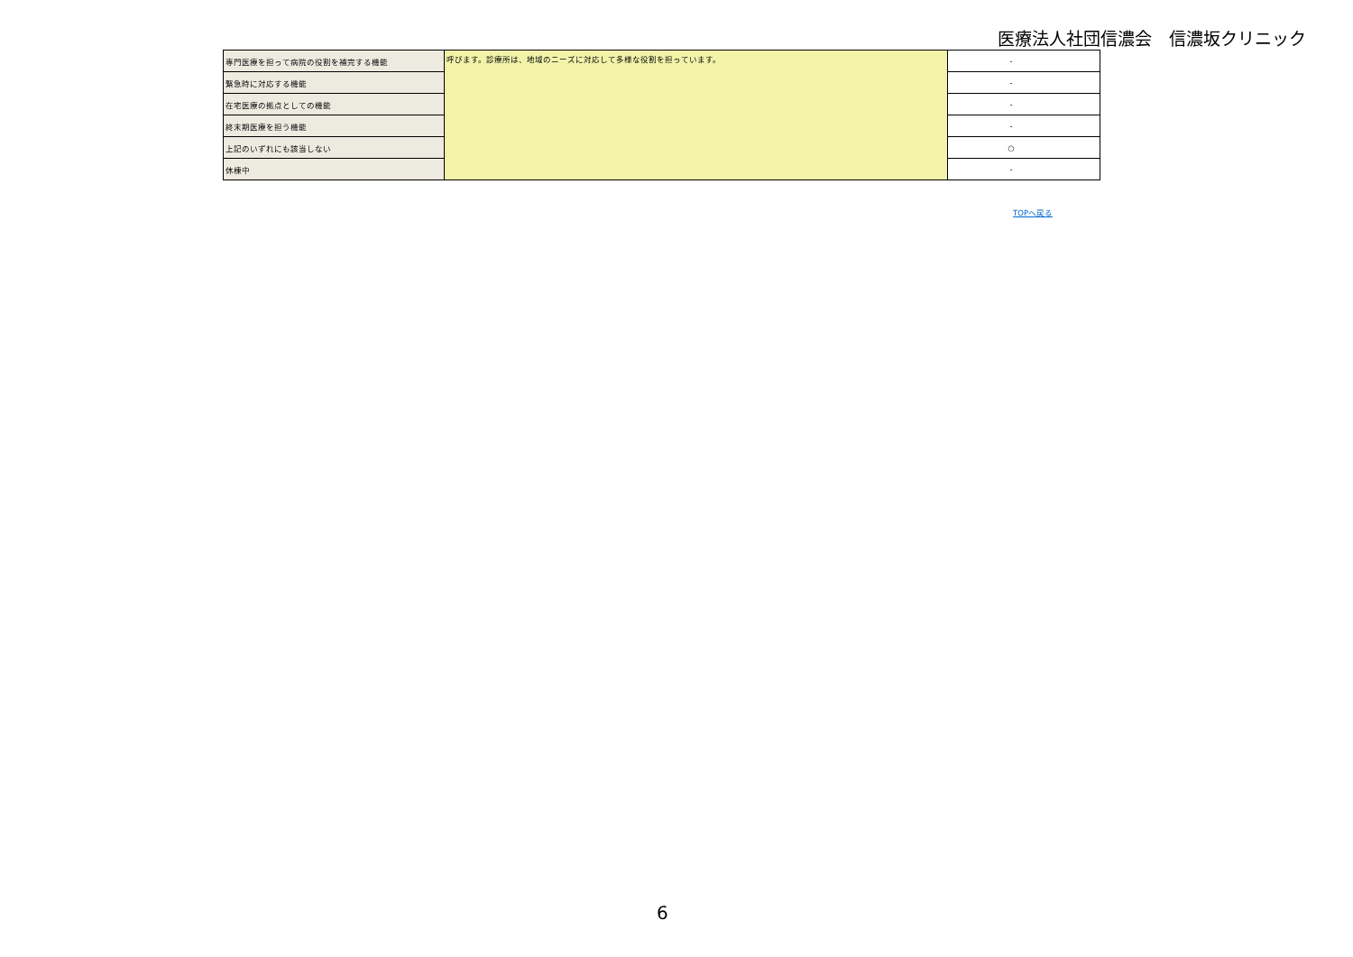医療法人社団信濃会　信濃坂クリニック
| 専門医療を担って病院の役割を補完する機能 | 呼びます。診療所は、地域のニーズに対応して多様な役割を担っています。 | - |
| 緊急時に対応する機能 | | - |
| 在宅医療の拠点としての機能 | | - |
| 終末期医療を担う機能 | | - |
| 上記のいずれにも該当しない | | ○ |
| 休棟中 | | - |
TOPへ戻る
6